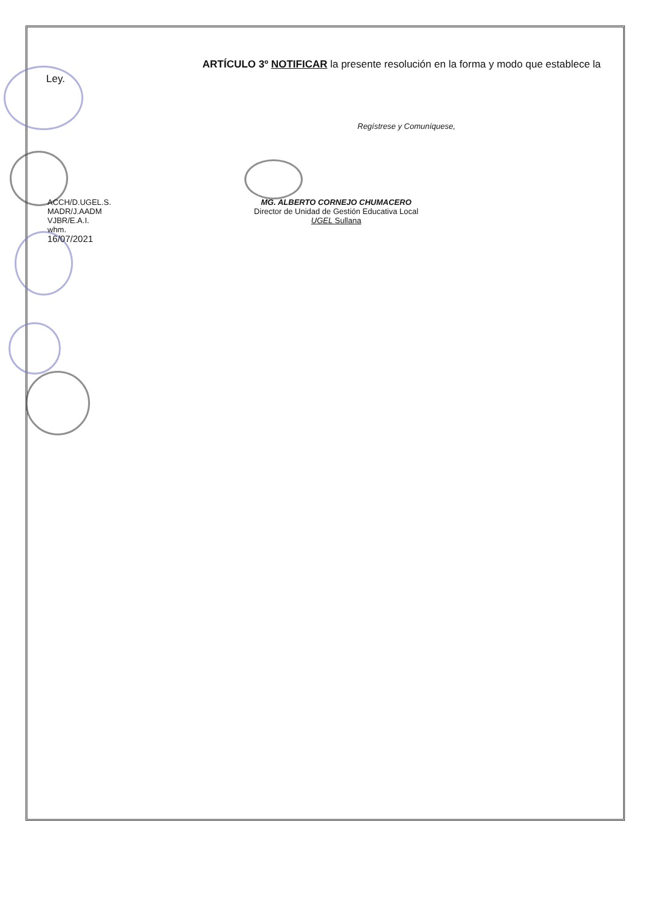ARTÍCULO 3º NOTIFICAR la presente resolución en la forma y modo que establece la
Ley.
Regístrese y Comuníquese,
ACCH/D.UGEL.S.
MADR/J.AADM
VJBR/E.A.I.
whm.
16/07/2021
MG. ALBERTO CORNEJO CHUMACERO
Director de Unidad de Gestión Educativa Local
UGEL Sullana